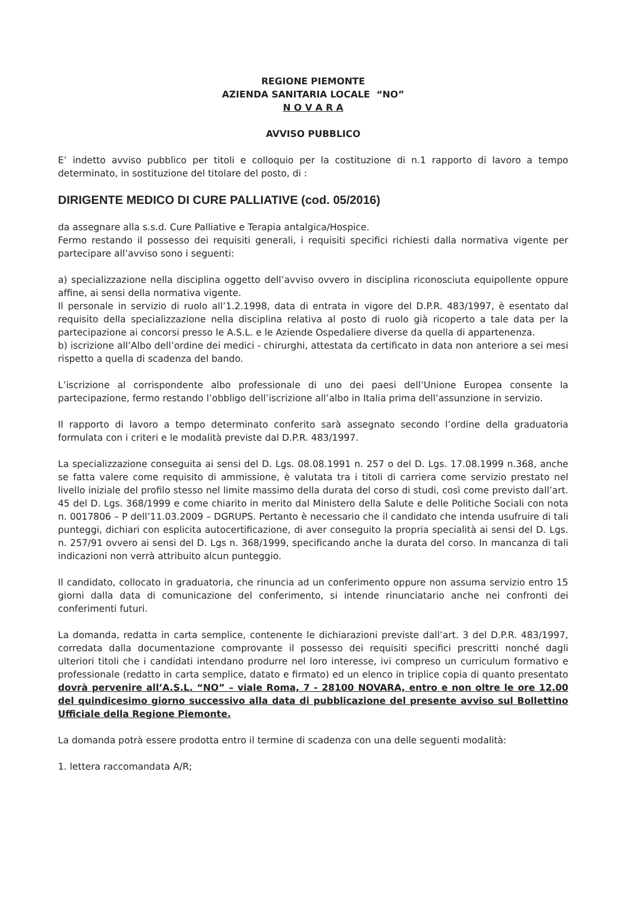REGIONE PIEMONTE
AZIENDA SANITARIA LOCALE “NO”
N O V A R A
AVVISO PUBBLICO
E’ indetto avviso pubblico per titoli e colloquio per la costituzione di n.1 rapporto di lavoro a tempo determinato, in sostituzione del titolare del posto, di :
DIRIGENTE MEDICO DI CURE PALLIATIVE (cod. 05/2016)
da assegnare alla s.s.d. Cure Palliative e Terapia antalgica/Hospice.
Fermo restando il possesso dei requisiti generali, i requisiti specifici richiesti dalla normativa vigente per partecipare all’avviso sono i seguenti:
a) specializzazione nella disciplina oggetto dell’avviso ovvero in disciplina riconosciuta equipollente oppure affine, ai sensi della normativa vigente.
Il personale in servizio di ruolo all’1.2.1998, data di entrata in vigore del D.P.R. 483/1997, è esentato dal requisito della specializzazione nella disciplina relativa al posto di ruolo già ricoperto a tale data per la partecipazione ai concorsi presso le A.S.L. e le Aziende Ospedaliere diverse da quella di appartenenza.
b) iscrizione all’Albo dell’ordine dei medici - chirurghi, attestata da certificato in data non anteriore a sei mesi rispetto a quella di scadenza del bando.
L’iscrizione al corrispondente albo professionale di uno dei paesi dell’Unione Europea consente la partecipazione, fermo restando l’obbligo dell’iscrizione all’albo in Italia prima dell’assunzione in servizio.
Il rapporto di lavoro a tempo determinato conferito sarà assegnato secondo l’ordine della graduatoria formulata con i criteri e le modalità previste dal D.P.R. 483/1997.
La specializzazione conseguita ai sensi del D. Lgs. 08.08.1991 n. 257 o del D. Lgs. 17.08.1999 n.368, anche se fatta valere come requisito di ammissione, è valutata tra i titoli di carriera come servizio prestato nel livello iniziale del profilo stesso nel limite massimo della durata del corso di studi, così come previsto dall’art. 45 del D. Lgs. 368/1999 e come chiarito in merito dal Ministero della Salute e delle Politiche Sociali con nota n. 0017806 – P dell’11.03.2009 – DGRUPS. Pertanto è necessario che il candidato che intenda usufruire di tali punteggi, dichiari con esplicita autocertificazione, di aver conseguito la propria specialità ai sensi del D. Lgs. n. 257/91 ovvero ai sensi del D. Lgs n. 368/1999, specificando anche la durata del corso. In mancanza di tali indicazioni non verrà attribuito alcun punteggio.
Il candidato, collocato in graduatoria, che rinuncia ad un conferimento oppure non assuma servizio entro 15 giorni dalla data di comunicazione del conferimento, si intende rinunciatario anche nei confronti dei conferimenti futuri.
La domanda, redatta in carta semplice, contenente le dichiarazioni previste dall’art. 3 del D.P.R. 483/1997, corredata dalla documentazione comprovante il possesso dei requisiti specifici prescritti nonché dagli ulteriori titoli che i candidati intendano produrre nel loro interesse, ivi compreso un curriculum formativo e professionale (redatto in carta semplice, datato e firmato) ed un elenco in triplice copia di quanto presentato dovrà pervenire all’A.S.L. “NO” – viale Roma, 7 - 28100 NOVARA, entro e non oltre le ore 12.00 del quindicesimo giorno successivo alla data di pubblicazione del presente avviso sul Bollettino Ufficiale della Regione Piemonte.
La domanda potrà essere prodotta entro il termine di scadenza con una delle seguenti modalità:
1. lettera raccomandata A/R;